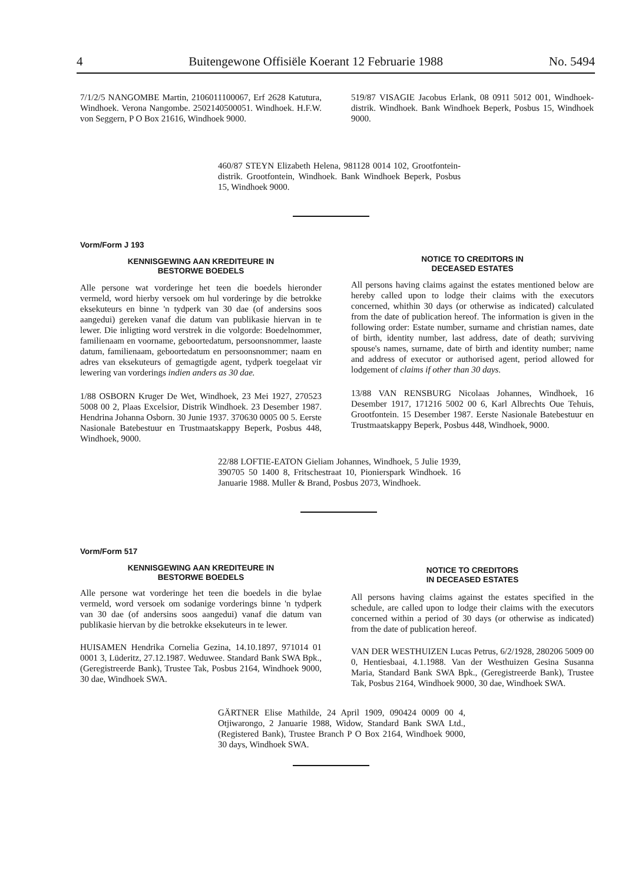4 Buitengewone Offisiële Koerant 12 Februarie 1988 No. 5494
7/1/2/5 NANGOMBE Martin, 2106011100067, Erf 2628 Katutura, Windhoek. Verona Nangombe. 2502140500051. Windhoek. H.F.W. von Seggern, P O Box 21616, Windhoek 9000.
519/87 VISAGIE Jacobus Erlank, 08 0911 5012 001, Windhoek-distrik. Windhoek. Bank Windhoek Beperk, Posbus 15, Windhoek 9000.
460/87 STEYN Elizabeth Helena, 981128 0014 102, Grootfontein-distrik. Grootfontein, Windhoek. Bank Windhoek Beperk, Posbus 15, Windhoek 9000.
Vorm/Form J 193
KENNISGEWING AAN KREDITEURE IN
BESTORWE BOEDELS
Alle persone wat vorderinge het teen die boedels hieronder vermeld, word hierby versoek om hul vorderinge by die betrokke eksekuteurs en binne 'n tydperk van 30 dae (of andersins soos aangedui) gereken vanaf die datum van publikasie hiervan in te lewer. Die inligting word verstrek in die volgorde: Boedelnommer, familienaam en voorname, geboortedatum, persoonsnommer, laaste datum, familienaam, geboortedatum en persoonsnommer; naam en adres van eksekuteurs of gemagtigde agent, tydperk toegelaat vir lewering van vorderings indien anders as 30 dae.
1/88 OSBORN Kruger De Wet, Windhoek, 23 Mei 1927, 270523 5008 00 2, Plaas Excelsior, Distrik Windhoek. 23 Desember 1987. Hendrina Johanna Osborn. 30 Junie 1937. 370630 0005 00 5. Eerste Nasionale Batebestuur en Trustmaatskappy Beperk, Posbus 448, Windhoek, 9000.
NOTICE TO CREDITORS IN
DECEASED ESTATES
All persons having claims against the estates mentioned below are hereby called upon to lodge their claims with the executors concerned, whithin 30 days (or otherwise as indicated) calculated from the date of publication hereof. The information is given in the following order: Estate number, surname and christian names, date of birth, identity number, last address, date of death; surviving spouse's names, surname, date of birth and identity number; name and address of executor or authorised agent, period allowed for lodgement of claims if other than 30 days.
13/88 VAN RENSBURG Nicolaas Johannes, Windhoek, 16 Desember 1917, 171216 5002 00 6, Karl Albrechts Oue Tehuis, Grootfontein. 15 Desember 1987. Eerste Nasionale Batebestuur en Trustmaatskappy Beperk, Posbus 448, Windhoek, 9000.
22/88 LOFTIE-EATON Gieliam Johannes, Windhoek, 5 Julie 1939, 390705 50 1400 8, Fritschestraat 10, Pionierspark Windhoek. 16 Januarie 1988. Muller & Brand, Posbus 2073, Windhoek.
Vorm/Form 517
KENNISGEWING AAN KREDITEURE IN
BESTORWE BOEDELS
Alle persone wat vorderinge het teen die boedels in die bylae vermeld, word versoek om sodanige vorderings binne 'n tydperk van 30 dae (of andersins soos aangedui) vanaf die datum van publikasie hiervan by die betrokke eksekuteurs in te lewer.
HUISAMEN Hendrika Cornelia Gezina, 14.10.1897, 971014 01 0001 3, Lüderitz, 27.12.1987. Weduwee. Standard Bank SWA Bpk., (Geregistreerde Bank), Trustee Tak, Posbus 2164, Windhoek 9000, 30 dae, Windhoek SWA.
NOTICE TO CREDITORS
IN DECEASED ESTATES
All persons having claims against the estates specified in the schedule, are called upon to lodge their claims with the executors concerned within a period of 30 days (or otherwise as indicated) from the date of publication hereof.
VAN DER WESTHUIZEN Lucas Petrus, 6/2/1928, 280206 5009 00 0, Hentiesbaai, 4.1.1988. Van der Westhuizen Gesina Susanna Maria, Standard Bank SWA Bpk., (Geregistreerde Bank), Trustee Tak, Posbus 2164, Windhoek 9000, 30 dae, Windhoek SWA.
GÄRTNER Elise Mathilde, 24 April 1909, 090424 0009 00 4, Otjiwarongo, 2 Januarie 1988, Widow, Standard Bank SWA Ltd., (Registered Bank), Trustee Branch P O Box 2164, Windhoek 9000, 30 days, Windhoek SWA.